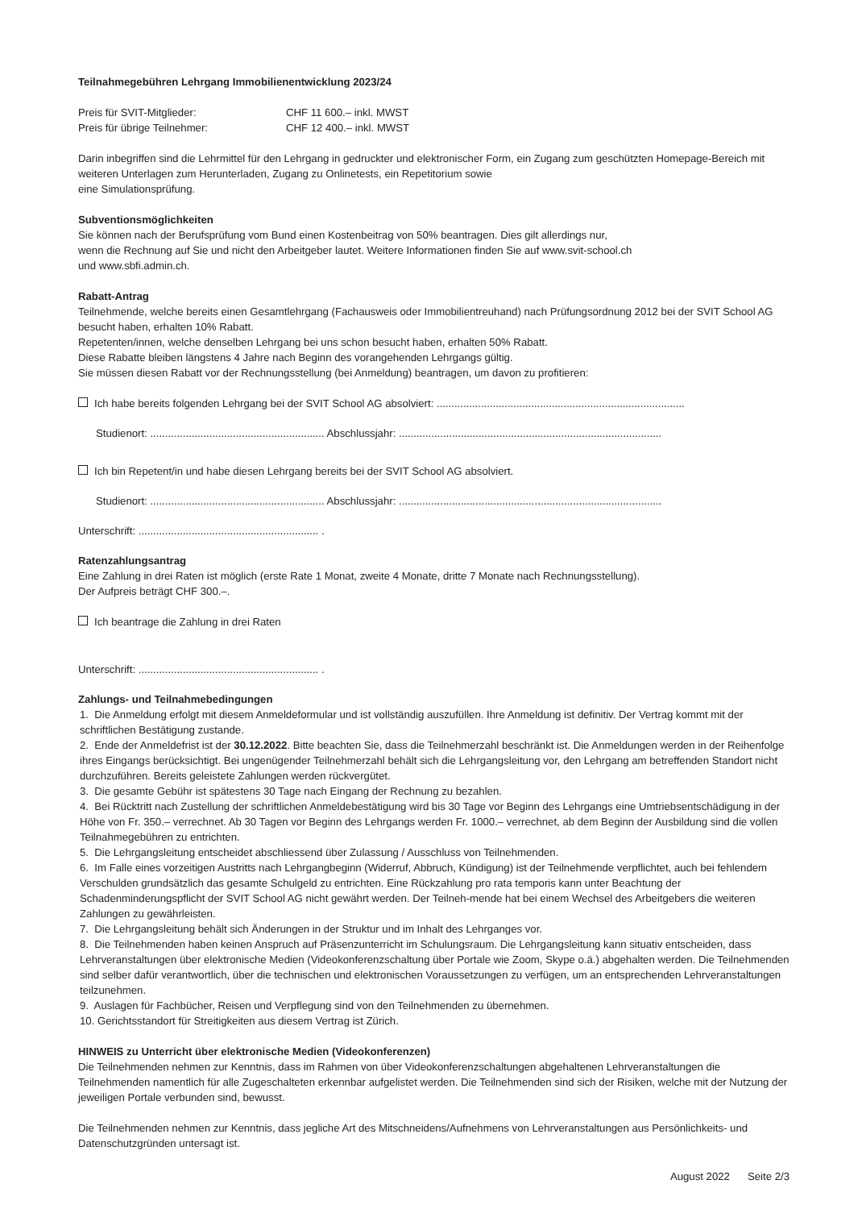Teilnahmegebühren Lehrgang Immobilienentwicklung 2023/24
Preis für SVIT-Mitglieder: CHF 11 600.– inkl. MWST
Preis für übrige Teilnehmer: CHF 12 400.– inkl. MWST
Darin inbegriffen sind die Lehrmittel für den Lehrgang in gedruckter und elektronischer Form, ein Zugang zum geschützten Homepage-Bereich mit weiteren Unterlagen zum Herunterladen, Zugang zu Onlinetests, ein Repetitorium sowie
eine Simulationsprüfung.
Subventionsmöglichkeiten
Sie können nach der Berufsprüfung vom Bund einen Kostenbeitrag von 50% beantragen. Dies gilt allerdings nur,
wenn die Rechnung auf Sie und nicht den Arbeitgeber lautet. Weitere Informationen finden Sie auf www.svit-school.ch
und www.sbfi.admin.ch.
Rabatt-Antrag
Teilnehmende, welche bereits einen Gesamtlehrgang (Fachausweis oder Immobilientreuhand) nach Prüfungsordnung 2012 bei der SVIT School AG besucht haben, erhalten 10% Rabatt.
Repetenten/innen, welche denselben Lehrgang bei uns schon besucht haben, erhalten 50% Rabatt.
Diese Rabatte bleiben längstens 4 Jahre nach Beginn des vorangehenden Lehrgangs gültig.
Sie müssen diesen Rabatt vor der Rechnungsstellung (bei Anmeldung) beantragen, um davon zu profitieren:
Ich habe bereits folgenden Lehrgang bei der SVIT School AG absolviert: ....................................................................................
Studienort: ........................................................... Abschlussjahr: .........................................................................................
Ich bin Repetent/in und habe diesen Lehrgang bereits bei der SVIT School AG absolviert.
Studienort: ........................................................... Abschlussjahr: .........................................................................................
Unterschrift: ............................................................. .
Ratenzahlungsantrag
Eine Zahlung in drei Raten ist möglich (erste Rate 1 Monat, zweite 4 Monate, dritte 7 Monate nach Rechnungsstellung).
Der Aufpreis beträgt CHF 300.–.
Ich beantrage die Zahlung in drei Raten
Unterschrift: ............................................................. .
Zahlungs- und Teilnahmebedingungen
1. Die Anmeldung erfolgt mit diesem Anmeldeformular und ist vollständig auszufüllen. Ihre Anmeldung ist definitiv. Der Vertrag kommt mit der schriftlichen Bestätigung zustande.
2. Ende der Anmeldefrist ist der 30.12.2022. Bitte beachten Sie, dass die Teilnehmerzahl beschränkt ist. Die Anmeldungen werden in der Reihenfolge ihres Eingangs berücksichtigt. Bei ungenügender Teilnehmerzahl behält sich die Lehrgangsleitung vor, den Lehrgang am betreffenden Standort nicht durchzuführen. Bereits geleistete Zahlungen werden rückvergütet.
3. Die gesamte Gebühr ist spätestens 30 Tage nach Eingang der Rechnung zu bezahlen.
4. Bei Rücktritt nach Zustellung der schriftlichen Anmeldebestätigung wird bis 30 Tage vor Beginn des Lehrgangs eine Umtriebsentschädigung in der Höhe von Fr. 350.– verrechnet. Ab 30 Tagen vor Beginn des Lehrgangs werden Fr. 1000.– verrechnet, ab dem Beginn der Ausbildung sind die vollen Teilnahmegebühren zu entrichten.
5. Die Lehrgangsleitung entscheidet abschliessend über Zulassung / Ausschluss von Teilnehmenden.
6. Im Falle eines vorzeitigen Austritts nach Lehrgangbeginn (Widerruf, Abbruch, Kündigung) ist der Teilnehmende verpflichtet, auch bei fehlendem Verschulden grundsätzlich das gesamte Schulgeld zu entrichten. Eine Rückzahlung pro rata temporis kann unter Beachtung der Schadenminderungspflicht der SVIT School AG nicht gewährt werden. Der Teilneh-mende hat bei einem Wechsel des Arbeitgebers die weiteren Zahlungen zu gewährleisten.
7. Die Lehrgangsleitung behält sich Änderungen in der Struktur und im Inhalt des Lehrganges vor.
8. Die Teilnehmenden haben keinen Anspruch auf Präsenzunterricht im Schulungsraum. Die Lehrgangsleitung kann situativ entscheiden, dass Lehrveranstaltungen über elektronische Medien (Videokonferenzschaltung über Portale wie Zoom, Skype o.ä.) abgehalten werden. Die Teilnehmenden sind selber dafür verantwortlich, über die technischen und elektronischen Voraussetzungen zu verfügen, um an entsprechenden Lehrveranstaltungen teilzunehmen.
9. Auslagen für Fachbücher, Reisen und Verpflegung sind von den Teilnehmenden zu übernehmen.
10. Gerichtsstandort für Streitigkeiten aus diesem Vertrag ist Zürich.
HINWEIS zu Unterricht über elektronische Medien (Videokonferenzen)
Die Teilnehmenden nehmen zur Kenntnis, dass im Rahmen von über Videokonferenzschaltungen abgehaltenen Lehrveranstaltungen die Teilnehmenden namentlich für alle Zugeschalteten erkennbar aufgelistet werden. Die Teilnehmenden sind sich der Risiken, welche mit der Nutzung der jeweiligen Portale verbunden sind, bewusst.
Die Teilnehmenden nehmen zur Kenntnis, dass jegliche Art des Mitschneidens/Aufnehmens von Lehrveranstaltungen aus Persönlichkeits- und Datenschutzgründen untersagt ist.
August 2022 Seite 2/3